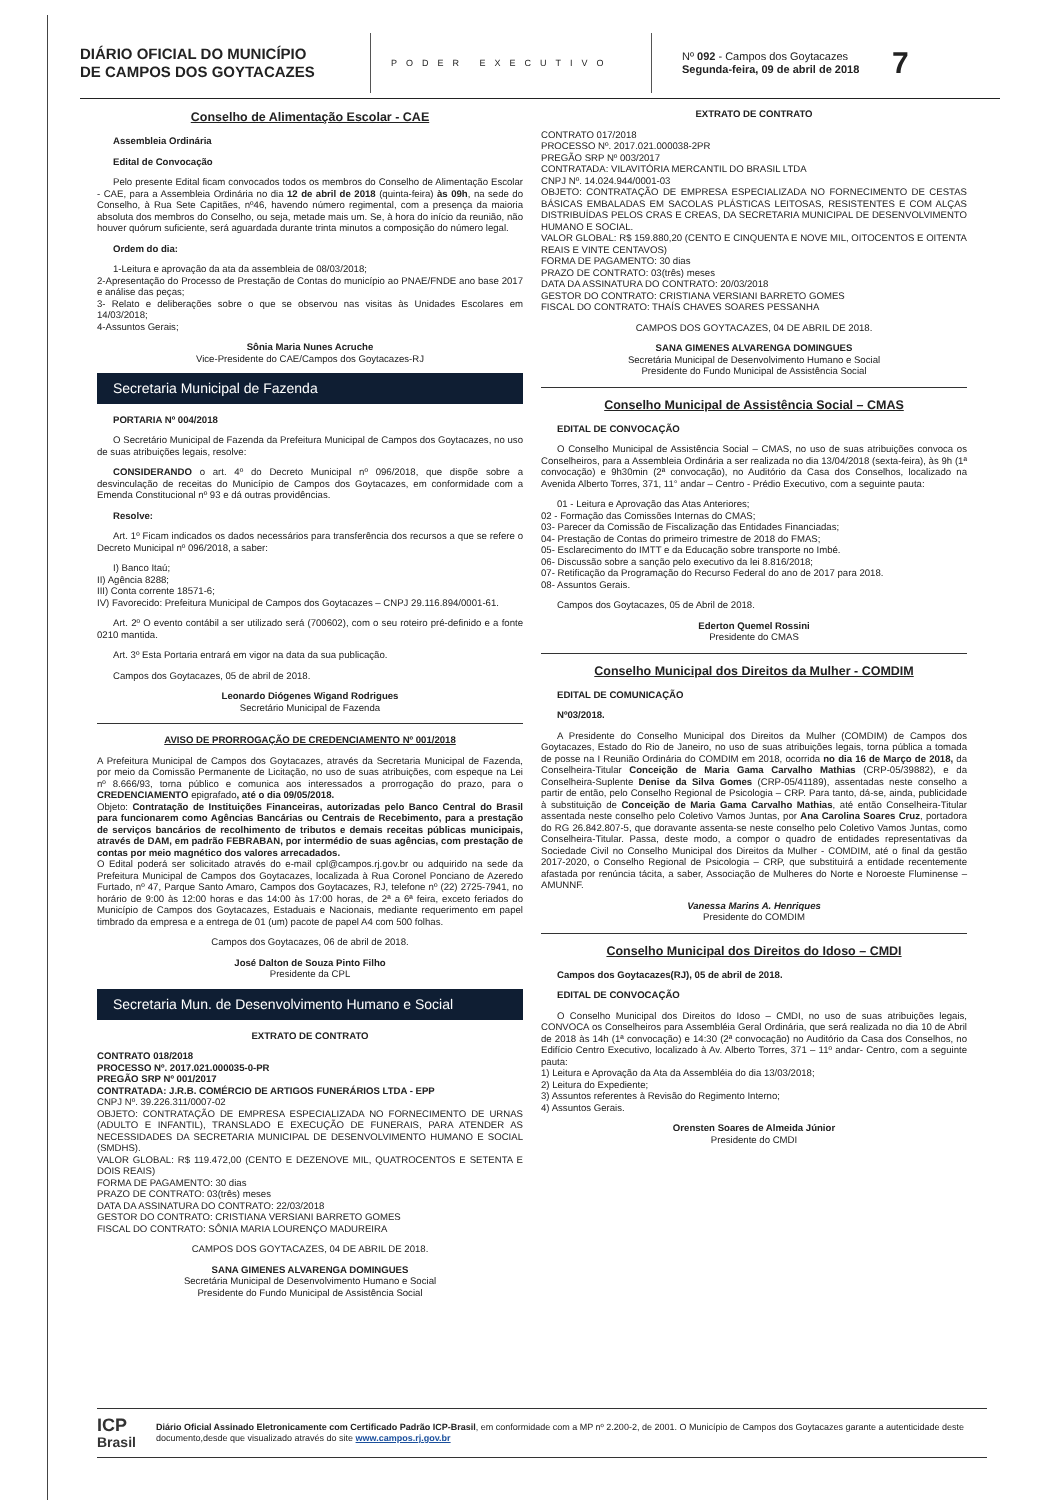DIÁRIO OFICIAL DO MUNICÍPIO
DE CAMPOS DOS GOYTACAZES
PODER EXECUTIVO
Nº 092 - Campos dos Goytacazes
Segunda-feira, 09 de abril de 2018
7
Conselho de Alimentação Escolar - CAE
Assembleia Ordinária
Edital de Convocação
Pelo presente Edital ficam convocados todos os membros do Conselho de Alimentação Escolar - CAE, para a Assembleia Ordinária no dia 12 de abril de 2018 (quinta-feira) às 09h, na sede do Conselho, à Rua Sete Capitães, nº46, havendo número regimental, com a presença da maioria absoluta dos membros do Conselho, ou seja, metade mais um. Se, à hora do início da reunião, não houver quórum suficiente, será aguardada durante trinta minutos a composição do número legal.
Ordem do dia:
1-Leitura e aprovação da ata da assembleia de 08/03/2018;
2-Apresentação do Processo de Prestação de Contas do município ao PNAE/FNDE ano base 2017 e análise das peças;
3- Relato e deliberações sobre o que se observou nas visitas às Unidades Escolares em 14/03/2018;
4-Assuntos Gerais;
Sônia Maria Nunes Acruche
Vice-Presidente do CAE/Campos dos Goytacazes-RJ
Secretaria Municipal de Fazenda
PORTARIA Nº 004/2018
O Secretário Municipal de Fazenda da Prefeitura Municipal de Campos dos Goytacazes, no uso de suas atribuições legais, resolve:
CONSIDERANDO o art. 4º do Decreto Municipal nº 096/2018, que dispõe sobre a desvinculação de receitas do Município de Campos dos Goytacazes, em conformidade com a Emenda Constitucional nº 93 e dá outras providências.
Resolve:
Art. 1º Ficam indicados os dados necessários para transferência dos recursos a que se refere o Decreto Municipal nº 096/2018, a saber:
I) Banco Itaú;
II) Agência 8288;
III) Conta corrente 18571-6;
IV) Favorecido: Prefeitura Municipal de Campos dos Goytacazes – CNPJ 29.116.894/0001-61.
Art. 2º O evento contábil a ser utilizado será (700602), com o seu roteiro pré-definido e a fonte 0210 mantida.
Art. 3º Esta Portaria entrará em vigor na data da sua publicação.
Campos dos Goytacazes, 05 de abril de 2018.
Leonardo Diógenes Wigand Rodrigues
Secretário Municipal de Fazenda
AVISO DE PRORROGAÇÃO DE CREDENCIAMENTO Nº 001/2018
A Prefeitura Municipal de Campos dos Goytacazes, através da Secretaria Municipal de Fazenda, por meio da Comissão Permanente de Licitação, no uso de suas atribuições, com espeque na Lei nº 8.666/93, torna público e comunica aos interessados a prorrogação do prazo, para o CREDENCIAMENTO epigrafado, até o dia 09/05/2018.
Objeto: Contratação de Instituições Financeiras, autorizadas pelo Banco Central do Brasil para funcionarem como Agências Bancárias ou Centrais de Recebimento, para a prestação de serviços bancários de recolhimento de tributos e demais receitas públicas municipais, através de DAM, em padrão FEBRABAN, por intermédio de suas agências, com prestação de contas por meio magnético dos valores arrecadados.
O Edital poderá ser solicitado através do e-mail cpl@campos.rj.gov.br ou adquirido na sede da Prefeitura Municipal de Campos dos Goytacazes, localizada à Rua Coronel Ponciano de Azeredo Furtado, nº 47, Parque Santo Amaro, Campos dos Goytacazes, RJ, telefone nº (22) 2725-7941, no horário de 9:00 às 12:00 horas e das 14:00 às 17:00 horas, de 2ª a 6ª feira, exceto feriados do Município de Campos dos Goytacazes, Estaduais e Nacionais, mediante requerimento em papel timbrado da empresa e a entrega de 01 (um) pacote de papel A4 com 500 folhas.
Campos dos Goytacazes, 06 de abril de 2018.
José Dalton de Souza Pinto Filho
Presidente da CPL
Secretaria Mun. de Desenvolvimento Humano e Social
EXTRATO DE CONTRATO
CONTRATO 018/2018
PROCESSO Nº. 2017.021.000035-0-PR
PREGÃO SRP Nº 001/2017
CONTRATADA: J.R.B. COMÉRCIO DE ARTIGOS FUNERÁRIOS LTDA - EPP
CNPJ Nº. 39.226.311/0007-02
OBJETO: CONTRATAÇÃO DE EMPRESA ESPECIALIZADA NO FORNECIMENTO DE URNAS (ADULTO E INFANTIL), TRANSLADO E EXECUÇÃO DE FUNERAIS, PARA ATENDER AS NECESSIDADES DA SECRETARIA MUNICIPAL DE DESENVOLVIMENTO HUMANO E SOCIAL (SMDHS).
VALOR GLOBAL: R$ 119.472,00 (CENTO E DEZENOVE MIL, QUATROCENTOS E SETENTA E DOIS REAIS)
FORMA DE PAGAMENTO: 30 dias
PRAZO DE CONTRATO: 03(três) meses
DATA DA ASSINATURA DO CONTRATO: 22/03/2018
GESTOR DO CONTRATO: CRISTIANA VERSIANI BARRETO GOMES
FISCAL DO CONTRATO: SÔNIA MARIA LOURENÇO MADUREIRA
CAMPOS DOS GOYTACAZES, 04 DE ABRIL DE 2018.
SANA GIMENES ALVARENGA DOMINGUES
Secretária Municipal de Desenvolvimento Humano e Social
Presidente do Fundo Municipal de Assistência Social
EXTRATO DE CONTRATO
CONTRATO 017/2018
PROCESSO Nº. 2017.021.000038-2PR
PREGÃO SRP Nº 003/2017
CONTRATADA: VILAVITÓRIA MERCANTIL DO BRASIL LTDA
CNPJ Nº. 14.024.944/0001-03
OBJETO: CONTRATAÇÃO DE EMPRESA ESPECIALIZADA NO FORNECIMENTO DE CESTAS BÁSICAS EMBALADAS EM SACOLAS PLÁSTICAS LEITOSAS, RESISTENTES E COM ALÇAS DISTRIBUÍDAS PELOS CRAS E CREAS, DA SECRETARIA MUNICIPAL DE DESENVOLVIMENTO HUMANO E SOCIAL.
VALOR GLOBAL: R$ 159.880,20 (CENTO E CINQUENTA E NOVE MIL, OITOCENTOS E OITENTA REAIS E VINTE CENTAVOS)
FORMA DE PAGAMENTO: 30 dias
PRAZO DE CONTRATO: 03(três) meses
DATA DA ASSINATURA DO CONTRATO: 20/03/2018
GESTOR DO CONTRATO: CRISTIANA VERSIANI BARRETO GOMES
FISCAL DO CONTRATO: THAÍS CHAVES SOARES PESSANHA
CAMPOS DOS GOYTACAZES, 04 DE ABRIL DE 2018.
SANA GIMENES ALVARENGA DOMINGUES
Secretária Municipal de Desenvolvimento Humano e Social
Presidente do Fundo Municipal de Assistência Social
Conselho Municipal de Assistência Social – CMAS
EDITAL DE CONVOCAÇÃO
O Conselho Municipal de Assistência Social – CMAS, no uso de suas atribuições convoca os Conselheiros, para a Assembleia Ordinária a ser realizada no dia 13/04/2018 (sexta-feira), às 9h (1ª convocação) e 9h30min (2ª convocação), no Auditório da Casa dos Conselhos, localizado na Avenida Alberto Torres, 371, 11° andar – Centro - Prédio Executivo, com a seguinte pauta:
01 - Leitura e Aprovação das Atas Anteriores;
02 - Formação das Comissões Internas do CMAS;
03- Parecer da Comissão de Fiscalização das Entidades Financiadas;
04- Prestação de Contas do primeiro trimestre de 2018 do FMAS;
05- Esclarecimento do IMTT e da Educação sobre transporte no Imbé.
06- Discussão sobre a sanção pelo executivo da lei 8.816/2018;
07- Retificação da Programação do Recurso Federal do ano de 2017 para 2018.
08- Assuntos Gerais.
Campos dos Goytacazes, 05 de Abril de 2018.
Ederton Quemel Rossini
Presidente do CMAS
Conselho Municipal dos Direitos da Mulher - COMDIM
EDITAL DE COMUNICAÇÃO
Nº03/2018.
A Presidente do Conselho Municipal dos Direitos da Mulher (COMDIM) de Campos dos Goytacazes, Estado do Rio de Janeiro, no uso de suas atribuições legais, torna pública a tomada de posse na I Reunião Ordinária do COMDIM em 2018, ocorrida no dia 16 de Março de 2018, da Conselheira-Titular Conceição de Maria Gama Carvalho Mathias (CRP-05/39882), e da Conselheira-Suplente Denise da Silva Gomes (CRP-05/41189), assentadas neste conselho a partir de então, pelo Conselho Regional de Psicologia – CRP. Para tanto, dá-se, ainda, publicidade à substituição de Conceição de Maria Gama Carvalho Mathias, até então Conselheira-Titular assentada neste conselho pelo Coletivo Vamos Juntas, por Ana Carolina Soares Cruz, portadora do RG 26.842.807-5, que doravante assenta-se neste conselho pelo Coletivo Vamos Juntas, como Conselheira-Titular. Passa, deste modo, a compor o quadro de entidades representativas da Sociedade Civil no Conselho Municipal dos Direitos da Mulher - COMDIM, até o final da gestão 2017-2020, o Conselho Regional de Psicologia – CRP, que substituirá a entidade recentemente afastada por renúncia tácita, a saber, Associação de Mulheres do Norte e Noroeste Fluminense – AMUNNF.
Vanessa Marins A. Henriques
Presidente do COMDIM
Conselho Municipal dos Direitos do Idoso – CMDI
Campos dos Goytacazes(RJ), 05 de abril de 2018.
EDITAL DE CONVOCAÇÃO
O Conselho Municipal dos Direitos do Idoso – CMDI, no uso de suas atribuições legais, CONVOCA os Conselheiros para Assembléia Geral Ordinária, que será realizada no dia 10 de Abril de 2018 às 14h (1ª convocação) e 14:30 (2ª convocação) no Auditório da Casa dos Conselhos, no Edifício Centro Executivo, localizado à Av. Alberto Torres, 371 – 11º andar- Centro, com a seguinte pauta:
1) Leitura e Aprovação da Ata da Assembléia do dia 13/03/2018;
2) Leitura do Expediente;
3) Assuntos referentes à Revisão do Regimento Interno;
4) Assuntos Gerais.
Orensten Soares de Almeida Júnior
Presidente do CMDI
ICP
Brasil
Diário Oficial Assinado Eletronicamente com Certificado Padrão ICP-Brasil, em conformidade com a MP nº 2.200-2, de 2001. O Município de Campos dos Goytacazes garante a autenticidade deste documento,desde que visualizado através do site www.campos.rj.gov.br